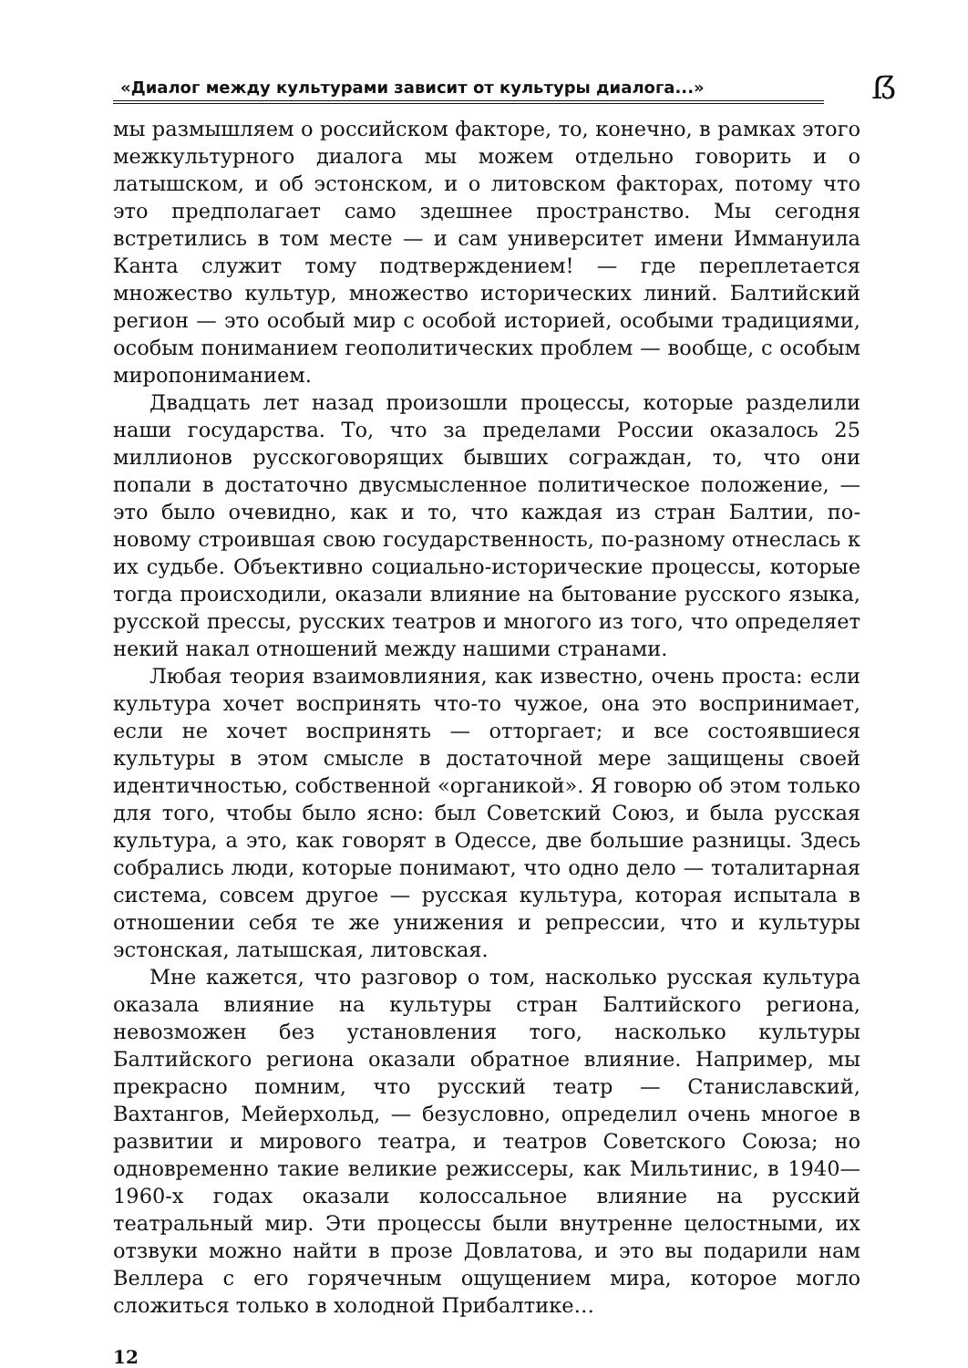«Диалог между культурами зависит от культуры диалога...»
ẞ
мы размышляем о российском факторе, то, конечно, в рамках этого межкультурного диалога мы можем отдельно говорить и о латышском, и об эстонском, и о литовском факторах, потому что это предполагает само здешнее пространство. Мы сегодня встретились в том месте — и сам университет имени Иммануила Канта служит тому подтверждением! — где переплетается множество культур, множество исторических линий. Балтийский регион — это особый мир с особой историей, особыми традициями, особым пониманием геополитических проблем — вообще, с особым миропониманием.
Двадцать лет назад произошли процессы, которые разделили наши государства. То, что за пределами России оказалось 25 миллионов русскоговорящих бывших сограждан, то, что они попали в достаточно двусмысленное политическое положение, — это было очевидно, как и то, что каждая из стран Балтии, по-новому строившая свою государственность, по-разному отнеслась к их судьбе. Объективно социально-исторические процессы, которые тогда происходили, оказали влияние на бытование русского языка, русской прессы, русских театров и многого из того, что определяет некий накал отношений между нашими странами.
Любая теория взаимовлияния, как известно, очень проста: если культура хочет воспринять что-то чужое, она это воспринимает, если не хочет воспринять — отторгает; и все состоявшиеся культуры в этом смысле в достаточной мере защищены своей идентичностью, собственной «органикой». Я говорю об этом только для того, чтобы было ясно: был Советский Союз, и была русская культура, а это, как говорят в Одессе, две большие разницы. Здесь собрались люди, которые понимают, что одно дело — тоталитарная система, совсем другое — русская культура, которая испытала в отношении себя те же унижения и репрессии, что и культуры эстонская, латышская, литовская.
Мне кажется, что разговор о том, насколько русская культура оказала влияние на культуры стран Балтийского региона, невозможен без установления того, насколько культуры Балтийского региона оказали обратное влияние. Например, мы прекрасно помним, что русский театр — Станиславский, Вахтангов, Мейерхольд, — безусловно, определил очень многое в развитии и мирового театра, и театров Советского Союза; но одновременно такие великие режиссеры, как Мильтинис, в 1940—1960-х годах оказали колоссальное влияние на русский театральный мир. Эти процессы были внутренне целостными, их отзвуки можно найти в прозе Довлатова, и это вы подарили нам Веллера с его горячечным ощущением мира, которое могло сложиться только в холодной Прибалтике…
12